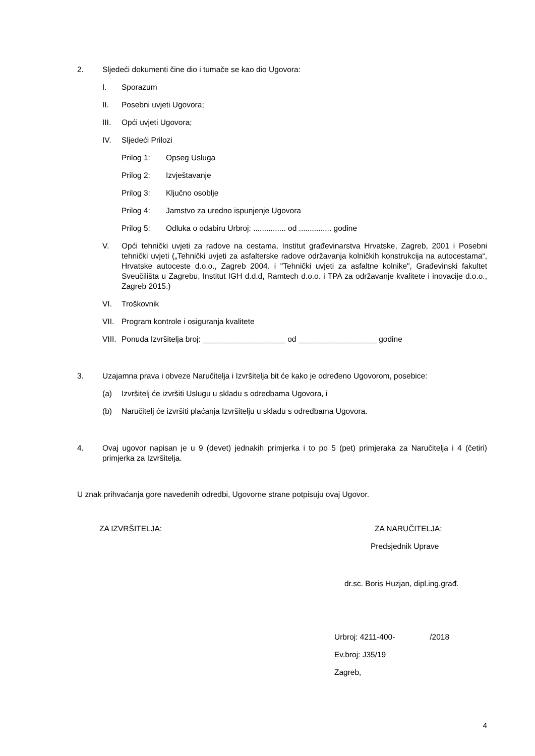2. Sljedeći dokumenti čine dio i tumače se kao dio Ugovora:
I. Sporazum
II. Posebni uvjeti Ugovora;
III. Opći uvjeti Ugovora;
IV. Sljedeći Prilozi
Prilog 1: Opseg Usluga
Prilog 2: Izvještavanje
Prilog 3: Ključno osoblje
Prilog 4: Jamstvo za uredno ispunjenje Ugovora
Prilog 5: Odluka o odabiru Urbroj: ............... od ............... godine
V. Opći tehnički uvjeti za radove na cestama, Institut građevinarstva Hrvatske, Zagreb, 2001 i Posebni tehnički uvjeti („Tehnički uvjeti za asfalterske radove održavanja kolničkih konstrukcija na autocestama“, Hrvatske autoceste d.o.o., Zagreb 2004. i "Tehnički uvjeti za asfaltne kolnike", Građevinski fakultet Sveučilišta u Zagrebu, Institut IGH d.d.d, Ramtech d.o.o. i TPA za održavanje kvalitete i inovacije d.o.o., Zagreb 2015.)
VI. Troškovnik
VII. Program kontrole i osiguranja kvalitete
VIII. Ponuda Izvršitelja broj: ___________________ od __________________ godine
3. Uzajamna prava i obveze Naručitelja i Izvršitelja bit će kako je određeno Ugovorom, posebice:
(a) Izvršitelj će izvršiti Uslugu u skladu s odredbama Ugovora, i
(b) Naručitelj će izvršiti plaćanja Izvršitelju u skladu s odredbama Ugovora.
4. Ovaj ugovor napisan je u 9 (devet) jednakih primjerka i to po 5 (pet) primjeraka za Naručitelja i 4 (četiri) primjerka za Izvršitelja.
U znak prihvaćanja gore navedenih odredbi, Ugovorne strane potpisuju ovaj Ugovor.
ZA IZVRŠITELJA: ZA NARUČITELJA:
Predsjednik Uprave
dr.sc. Boris Huzjan, dipl.ing.građ.
Urbroj: 4211-400- /2018
Ev.broj: J35/19
Zagreb,
4